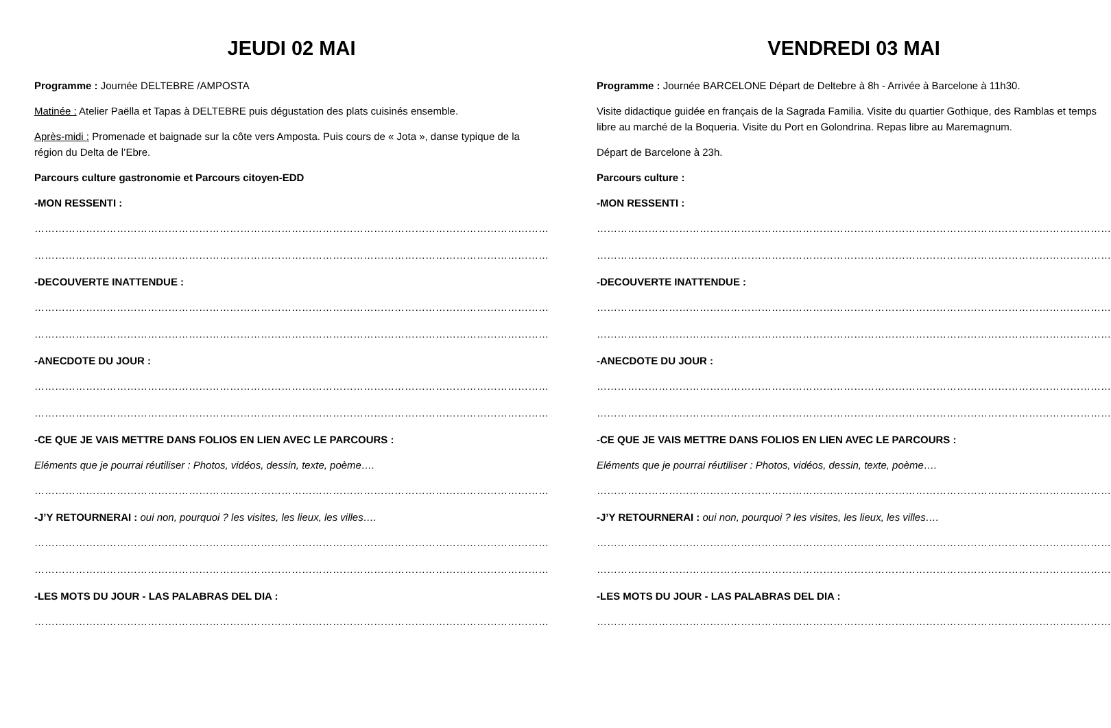JEUDI 02 MAI
Programme : Journée DELTEBRE /AMPOSTA
Matinée : Atelier Paëlla et Tapas à DELTEBRE puis dégustation des plats cuisinés ensemble.
Après-midi : Promenade et baignade sur la côte vers Amposta. Puis cours de « Jota », danse typique de la région du Delta de l’Ebre.
Parcours culture gastronomie et Parcours citoyen-EDD
-MON RESSENTI :
……………………………………………………………………………………………………………………………………
……………………………………………………………………………………………………………………………………
-DECOUVERTE INATTENDUE :
……………………………………………………………………………………………………………………………………
……………………………………………………………………………………………………………………………………
-ANECDOTE DU JOUR :
……………………………………………………………………………………………………………………………………
……………………………………………………………………………………………………………………………………
-CE QUE JE VAIS METTRE DANS FOLIOS EN LIEN AVEC LE PARCOURS :
Eléments que je pourrai réutiliser : Photos, vidéos, dessin, texte, poème….
……………………………………………………………………………………………………………………………………
-J’Y RETOURNERAI : oui non, pourquoi ? les visites, les lieux, les villes….
……………………………………………………………………………………………………………………………………
……………………………………………………………………………………………………………………………………
-LES MOTS DU JOUR - LAS PALABRAS DEL DIA :
……………………………………………………………………………………………………………………………………
VENDREDI 03 MAI
Programme : Journée BARCELONE Départ de Deltebre à 8h - Arrivée à Barcelone à 11h30.
Visite didactique guidée en français de la Sagrada Familia. Visite du quartier Gothique, des Ramblas et temps libre au marché de la Boqueria. Visite du Port en Golondrina. Repas libre au Maremagnum.
Départ de Barcelone à 23h.
Parcours culture :
-MON RESSENTI :
……………………………………………………………………………………………………………………………………
……………………………………………………………………………………………………………………………………
-DECOUVERTE INATTENDUE :
……………………………………………………………………………………………………………………………………
……………………………………………………………………………………………………………………………………
-ANECDOTE DU JOUR :
……………………………………………………………………………………………………………………………………
……………………………………………………………………………………………………………………………………
-CE QUE JE VAIS METTRE DANS FOLIOS EN LIEN AVEC LE PARCOURS :
Eléments que je pourrai réutiliser : Photos, vidéos, dessin, texte, poème….
……………………………………………………………………………………………………………………………………
-J’Y RETOURNERAI : oui non, pourquoi ? les visites, les lieux, les villes….
……………………………………………………………………………………………………………………………………
……………………………………………………………………………………………………………………………………
-LES MOTS DU JOUR - LAS PALABRAS DEL DIA :
……………………………………………………………………………………………………………………………………